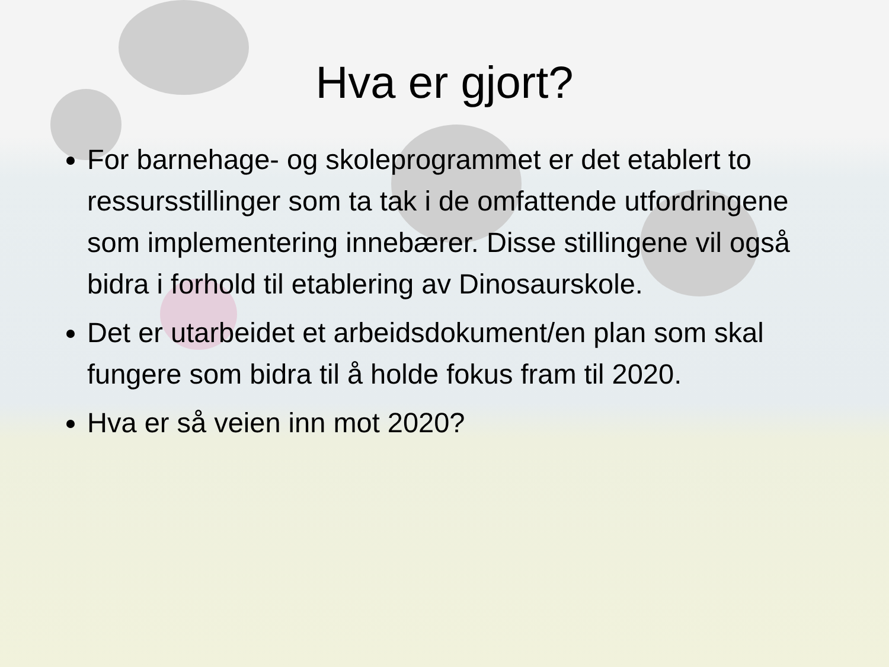Hva er gjort?
For barnehage- og skoleprogrammet er det etablert to ressursstillinger som ta tak i de omfattende utfordringene som implementering innebærer. Disse stillingene vil også bidra i forhold til etablering av Dinosaurskole.
Det er utarbeidet et arbeidsdokument/en plan som skal fungere som bidra til å holde fokus fram til 2020.
Hva er så veien inn mot 2020?